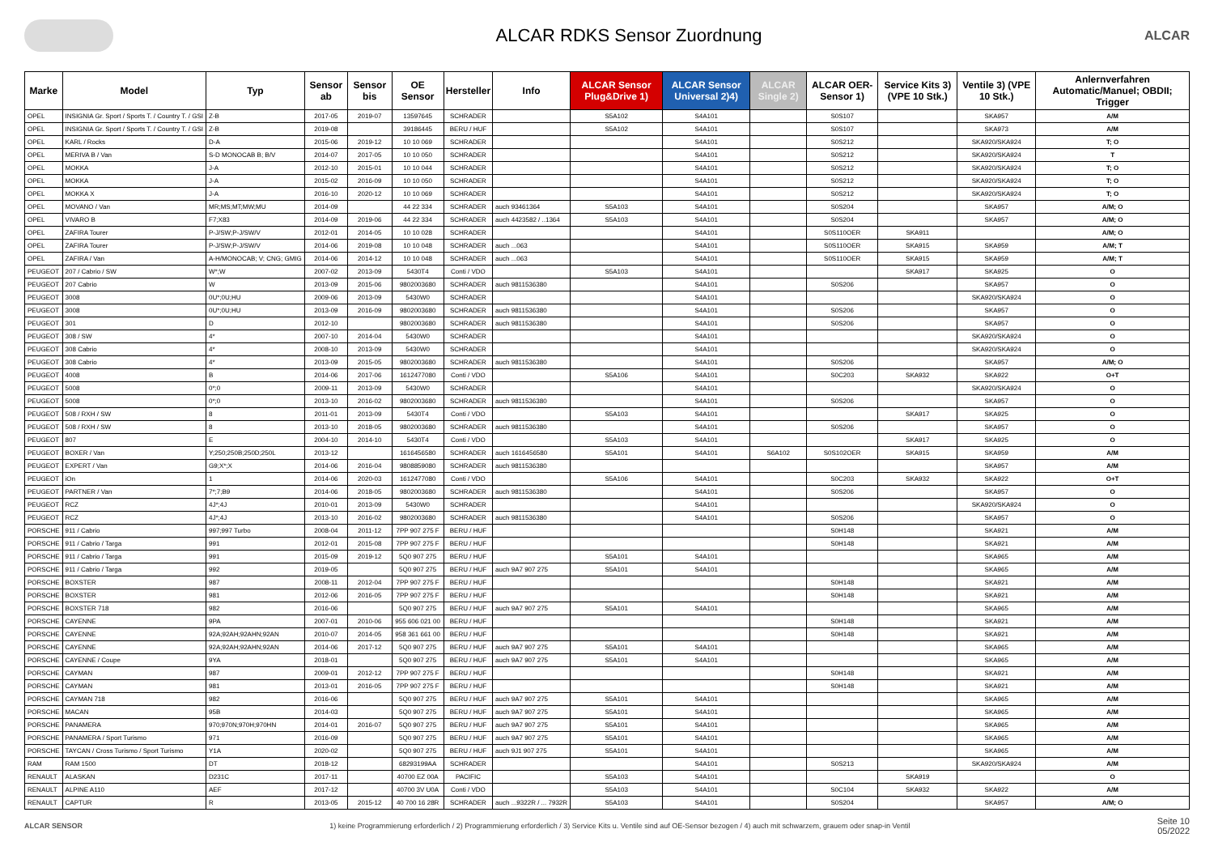ALCAR RDKS Sensor Zuordnung
ALCAR
| Marke | Model | Typ | Sensor ab | Sensor bis | OE Sensor | Hersteller | Info | ALCAR Sensor Plug&Drive 1) | ALCAR Sensor Universal 2)4) | ALCAR Single 2) | ALCAR OER-Sensor 1) | Service Kits 3) (VPE 10 Stk.) | Ventile 3) (VPE 10 Stk.) | Anlernverfahren Automatic/Manuel; OBDII; Trigger |
| --- | --- | --- | --- | --- | --- | --- | --- | --- | --- | --- | --- | --- | --- | --- |
| OPEL | INSIGNIA Gr. Sport / Sports T. / Country T. / GSI | Z-B | 2017-05 | 2019-07 | 13597645 | SCHRADER | | S5A102 | S4A101 | | S0S107 | | SKA957 | A/M |
| OPEL | INSIGNIA Gr. Sport / Sports T. / Country T. / GSI | Z-B | 2019-08 | | 39186445 | BERU / HUF | | S5A102 | S4A101 | | S0S107 | | SKA973 | A/M |
| OPEL | KARL / Rocks | D-A | 2015-06 | 2019-12 | 10 10 069 | SCHRADER | | | S4A101 | | S0S212 | | SKA920/SKA924 | T; O |
| OPEL | MERIVA B / Van | S-D MONOCAB B; B/V | 2014-07 | 2017-05 | 10 10 050 | SCHRADER | | | S4A101 | | S0S212 | | SKA920/SKA924 | T |
| OPEL | MOKKA | J-A | 2012-10 | 2015-01 | 10 10 044 | SCHRADER | | | S4A101 | | S0S212 | | SKA920/SKA924 | T; O |
| OPEL | MOKKA | J-A | 2015-02 | 2016-09 | 10 10 050 | SCHRADER | | | S4A101 | | S0S212 | | SKA920/SKA924 | T; O |
| OPEL | MOKKA X | J-A | 2016-10 | 2020-12 | 10 10 069 | SCHRADER | | | S4A101 | | S0S212 | | SKA920/SKA924 | T; O |
| OPEL | MOVANO / Van | MR;MS;MT;MW;MU | 2014-09 | | 44 22 334 | SCHRADER | auch 93461364 | S5A103 | S4A101 | | S0S204 | | SKA957 | A/M; O |
| OPEL | VIVARO B | F7;X83 | 2014-09 | 2019-06 | 44 22 334 | SCHRADER | auch 4423582 / ..1364 | S5A103 | S4A101 | | S0S204 | | SKA957 | A/M; O |
| OPEL | ZAFIRA Tourer | P-J/SW;P-J/SW/V | 2012-01 | 2014-05 | 10 10 028 | SCHRADER | | | S4A101 | | S0S110OER | SKA911 | | A/M; O |
| OPEL | ZAFIRA Tourer | P-J/SW;P-J/SW/V | 2014-06 | 2019-08 | 10 10 048 | SCHRADER | auch ...063 | | S4A101 | | S0S110OER | SKA915 | SKA959 | A/M; T |
| OPEL | ZAFIRA / Van | A-H/MONOCAB; V; CNG; GMIG | 2014-06 | 2014-12 | 10 10 048 | SCHRADER | auch ...063 | | S4A101 | | S0S110OER | SKA915 | SKA959 | A/M; T |
| PEUGEOT | 207 / Cabrio / SW | W*;W | 2007-02 | 2013-09 | 5430T4 | Conti / VDO | | S5A103 | S4A101 | | | SKA917 | SKA925 | O |
| PEUGEOT | 207 Cabrio | W | 2013-09 | 2015-06 | 9802003680 | SCHRADER | auch 9811536380 | | S4A101 | | S0S206 | | SKA957 | O |
| PEUGEOT | 3008 | 0U*;0U;HU | 2009-06 | 2013-09 | 5430W0 | SCHRADER | | | S4A101 | | | | SKA920/SKA924 | O |
| PEUGEOT | 3008 | 0U*;0U;HU | 2013-09 | 2016-09 | 9802003680 | SCHRADER | auch 9811536380 | | S4A101 | | S0S206 | | SKA957 | O |
| PEUGEOT | 301 | D | 2012-10 | | 9802003680 | SCHRADER | auch 9811536380 | | S4A101 | | S0S206 | | SKA957 | O |
| PEUGEOT | 308 / SW | 4* | 2007-10 | 2014-04 | 5430W0 | SCHRADER | | | S4A101 | | | | SKA920/SKA924 | O |
| PEUGEOT | 308 Cabrio | 4* | 2008-10 | 2013-09 | 5430W0 | SCHRADER | | | S4A101 | | | | SKA920/SKA924 | O |
| PEUGEOT | 308 Cabrio | 4* | 2013-09 | 2015-05 | 9802003680 | SCHRADER | auch 9811536380 | | S4A101 | | S0S206 | | SKA957 | A/M; O |
| PEUGEOT | 4008 | B | 2014-06 | 2017-06 | 1612477080 | Conti / VDO | | S5A106 | S4A101 | | S0C203 | SKA932 | SKA922 | O+T |
| PEUGEOT | 5008 | 0*;0 | 2009-11 | 2013-09 | 5430W0 | SCHRADER | | | S4A101 | | | | SKA920/SKA924 | O |
| PEUGEOT | 5008 | 0*;0 | 2013-10 | 2016-02 | 9802003680 | SCHRADER | auch 9811536380 | | S4A101 | | S0S206 | | SKA957 | O |
| PEUGEOT | 508 / RXH / SW | 8 | 2011-01 | 2013-09 | 5430T4 | Conti / VDO | | S5A103 | S4A101 | | | SKA917 | SKA925 | O |
| PEUGEOT | 508 / RXH / SW | 8 | 2013-10 | 2018-05 | 9802003680 | SCHRADER | auch 9811536380 | | S4A101 | | S0S206 | | SKA957 | O |
| PEUGEOT | 807 | E | 2004-10 | 2014-10 | 5430T4 | Conti / VDO | | S5A103 | S4A101 | | | SKA917 | SKA925 | O |
| PEUGEOT | BOXER / Van | Y;250;250B;250D;250L | 2013-12 | | 1616456580 | SCHRADER | auch 1616456580 | S5A101 | S4A101 | S6A102 | S0S102OER | SKA915 | SKA959 | A/M |
| PEUGEOT | EXPERT / Van | G9;X*;X | 2014-06 | 2016-04 | 9808859080 | SCHRADER | auch 9811536380 | | | | | | SKA957 | A/M |
| PEUGEOT | iOn | 1 | 2014-06 | 2020-03 | 1612477080 | Conti / VDO | | S5A106 | S4A101 | | S0C203 | SKA932 | SKA922 | O+T |
| PEUGEOT | PARTNER / Van | 7*;7;B9 | 2014-06 | 2018-05 | 9802003680 | SCHRADER | auch 9811536380 | | S4A101 | | S0S206 | | SKA957 | O |
| PEUGEOT | RCZ | 4J*;4J | 2010-01 | 2013-09 | 5430W0 | SCHRADER | | | S4A101 | | | | SKA920/SKA924 | O |
| PEUGEOT | RCZ | 4J*;4J | 2013-10 | 2016-02 | 9802003680 | SCHRADER | auch 9811536380 | | S4A101 | | S0S206 | | SKA957 | O |
| PORSCHE | 911 / Cabrio | 997;997 Turbo | 2008-04 | 2011-12 | 7PP 907 275 F | BERU / HUF | | | | | S0H148 | | SKA921 | A/M |
| PORSCHE | 911 / Cabrio / Targa | 991 | 2012-01 | 2015-08 | 7PP 907 275 F | BERU / HUF | | | | | S0H148 | | SKA921 | A/M |
| PORSCHE | 911 / Cabrio / Targa | 991 | 2015-09 | 2019-12 | 5Q0 907 275 | BERU / HUF | | S5A101 | S4A101 | | | | SKA965 | A/M |
| PORSCHE | 911 / Cabrio / Targa | 992 | 2019-05 | | 5Q0 907 275 | BERU / HUF | auch 9A7 907 275 | S5A101 | S4A101 | | | | SKA965 | A/M |
| PORSCHE | BOXSTER | 987 | 2008-11 | 2012-04 | 7PP 907 275 F | BERU / HUF | | | | | S0H148 | | SKA921 | A/M |
| PORSCHE | BOXSTER | 981 | 2012-06 | 2016-05 | 7PP 907 275 F | BERU / HUF | | | | | S0H148 | | SKA921 | A/M |
| PORSCHE | BOXSTER 718 | 982 | 2016-06 | | 5Q0 907 275 | BERU / HUF | auch 9A7 907 275 | S5A101 | S4A101 | | | | SKA965 | A/M |
| PORSCHE | CAYENNE | 9PA | 2007-01 | 2010-06 | 955 606 021 00 | BERU / HUF | | | | | S0H148 | | SKA921 | A/M |
| PORSCHE | CAYENNE | 92A;92AH;92AHN;92AN | 2010-07 | 2014-05 | 958 361 661 00 | BERU / HUF | | | | | S0H148 | | SKA921 | A/M |
| PORSCHE | CAYENNE | 92A;92AH;92AHN;92AN | 2014-06 | 2017-12 | 5Q0 907 275 | BERU / HUF | auch 9A7 907 275 | S5A101 | S4A101 | | | | SKA965 | A/M |
| PORSCHE | CAYENNE / Coupe | 9YA | 2018-01 | | 5Q0 907 275 | BERU / HUF | auch 9A7 907 275 | S5A101 | S4A101 | | | | SKA965 | A/M |
| PORSCHE | CAYMAN | 987 | 2009-01 | 2012-12 | 7PP 907 275 F | BERU / HUF | | | | | S0H148 | | SKA921 | A/M |
| PORSCHE | CAYMAN | 981 | 2013-01 | 2016-05 | 7PP 907 275 F | BERU / HUF | | | | | S0H148 | | SKA921 | A/M |
| PORSCHE | CAYMAN 718 | 982 | 2016-06 | | 5Q0 907 275 | BERU / HUF | auch 9A7 907 275 | S5A101 | S4A101 | | | | SKA965 | A/M |
| PORSCHE | MACAN | 95B | 2014-03 | | 5Q0 907 275 | BERU / HUF | auch 9A7 907 275 | S5A101 | S4A101 | | | | SKA965 | A/M |
| PORSCHE | PANAMERA | 970;970N;970H;970HN | 2014-01 | 2016-07 | 5Q0 907 275 | BERU / HUF | auch 9A7 907 275 | S5A101 | S4A101 | | | | SKA965 | A/M |
| PORSCHE | PANAMERA / Sport Turismo | 971 | 2016-09 | | 5Q0 907 275 | BERU / HUF | auch 9A7 907 275 | S5A101 | S4A101 | | | | SKA965 | A/M |
| PORSCHE | TAYCAN / Cross Turismo / Sport Turismo | Y1A | 2020-02 | | 5Q0 907 275 | BERU / HUF | auch 9J1 907 275 | S5A101 | S4A101 | | | | SKA965 | A/M |
| RAM | RAM 1500 | DT | 2018-12 | | 68293199AA | SCHRADER | | | S4A101 | | S0S213 | | SKA920/SKA924 | A/M |
| RENAULT | ALASKAN | D231C | 2017-11 | | 40700 EZ 00A | PACIFIC | | S5A103 | S4A101 | | | SKA919 | | O |
| RENAULT | ALPINE A110 | AEF | 2017-12 | | 40700 3V U0A | Conti / VDO | | S5A103 | S4A101 | | S0C104 | SKA932 | SKA922 | A/M |
| RENAULT | CAPTUR | R | 2013-05 | 2015-12 | 40 700 16 28R | SCHRADER | auch ...9322R / ... 7932R | S5A103 | S4A101 | | S0S204 | | SKA957 | A/M; O |
ALCAR SENSOR
1) keine Programmierung erforderlich / 2) Programmierung erforderlich / 3) Service Kits u. Ventile sind auf OE-Sensor bezogen / 4) auch mit schwarzem, grauem oder snap-in Ventil
Seite 10
05/2022